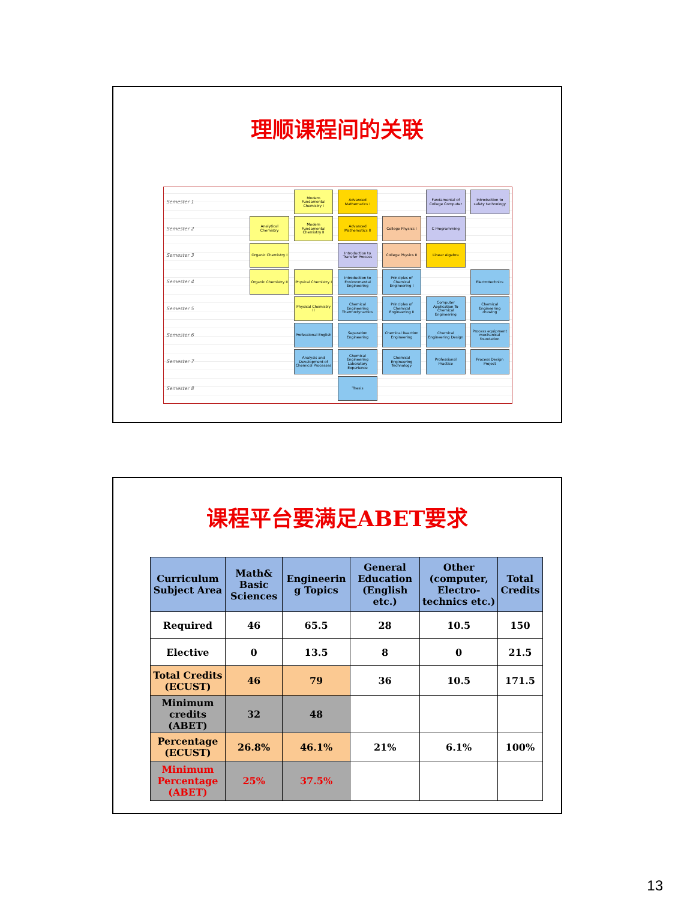理顺课程间的关联
Semester 1
Modern Fundamental Chemistry I
Advanced Mathematics I
Fundamental of College Computer
Introduction to safety technology
Semester 2
Analytical Chemistry
Modern Fundamental Chemistry II
Advanced Mathematics II
College Physics I
C Programming
Semester 3
Organic Chemistry I
Introduction to Transfer Process
College Physics II
Linear Algebra
Semester 4
Organic Chemistry II
Physical Chemistry I
Introduction to Environmental Engineering
Principles of Chemical Engineering I
Electrotechnics
Semester 5
Physical Chemistry II
Chemical Engineering Thermodynamics
Principles of Chemical Engineering II
Computer Application To Chemical Engineering
Chemical Engineering drawing
Semester 6
Professional English
Separation Engineering
Chemical Reaction Engineering
Chemical Engineering Design
Process equipment mechanical foundation
Semester 7
Analysis and Development of Chemical Processes
Chemical Engineering Laboratory Experience
Chemical Engineering Technology
Professional Practice
Process Design Project
Semester 8
Thesis
课程平台要满足ABET要求
| Curriculum Subject Area | Math& Basic Sciences | Engineerin g Topics | General Education (English etc.) | Other (computer, Electro-technics etc.) | Total Credits |
| --- | --- | --- | --- | --- | --- |
| Required | 46 | 65.5 | 28 | 10.5 | 150 |
| Elective | 0 | 13.5 | 8 | 0 | 21.5 |
| Total Credits (ECUST) | 46 | 79 | 36 | 10.5 | 171.5 |
| Minimum credits (ABET) | 32 | 48 | | | |
| Percentage (ECUST) | 26.8% | 46.1% | 21% | 6.1% | 100% |
| Minimum Percentage (ABET) | 25% | 37.5% | | | |
13